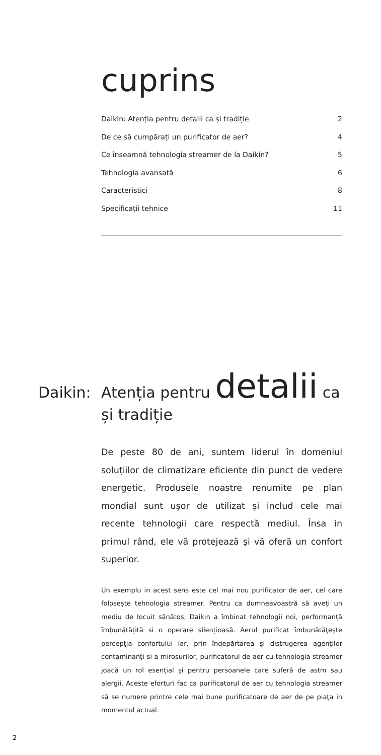cuprins
Daikin: Atenția pentru detalii ca și tradiție 2
De ce să cumpărați un purificator de aer? 4
Ce înseamnă tehnologia streamer de la Daikin? 5
Tehnologia avansată 6
Caracteristici 8
Specificații tehnice 11
Daikin: Atenția pentru detalii ca
și tradiție
De peste 80 de ani, suntem liderul în domeniul soluțiilor de climatizare eficiente din punct de vedere energetic. Produsele noastre renumite pe plan mondial sunt uşor de utilizat şi includ cele mai recente tehnologii care respectă mediul. Însa in primul rând, ele vă protejează şi vă oferă un confort superior.
Un exemplu in acest sens este cel mai nou purificator de aer, cel care folosește tehnologia streamer. Pentru ca dumneavoastră să aveți un mediu de locuit sănătos, Daikin a îmbinat tehnologii noi, performanță îmbunătățită si o operare silențioasă. Aerul purificat îmbunătăţeşte percepţia confortului iar, prin îndepărtarea şi distrugerea agenților contaminanţi si a mirosurilor, purificatorul de aer cu tehnologia streamer joacă un rol esențial şi pentru persoanele care suferă de astm sau alergii. Aceste eforturi fac ca purificatorul de aer cu tehnologia streamer să se numere printre cele mai bune purificatoare de aer de pe piaţa in momentul actual.
2